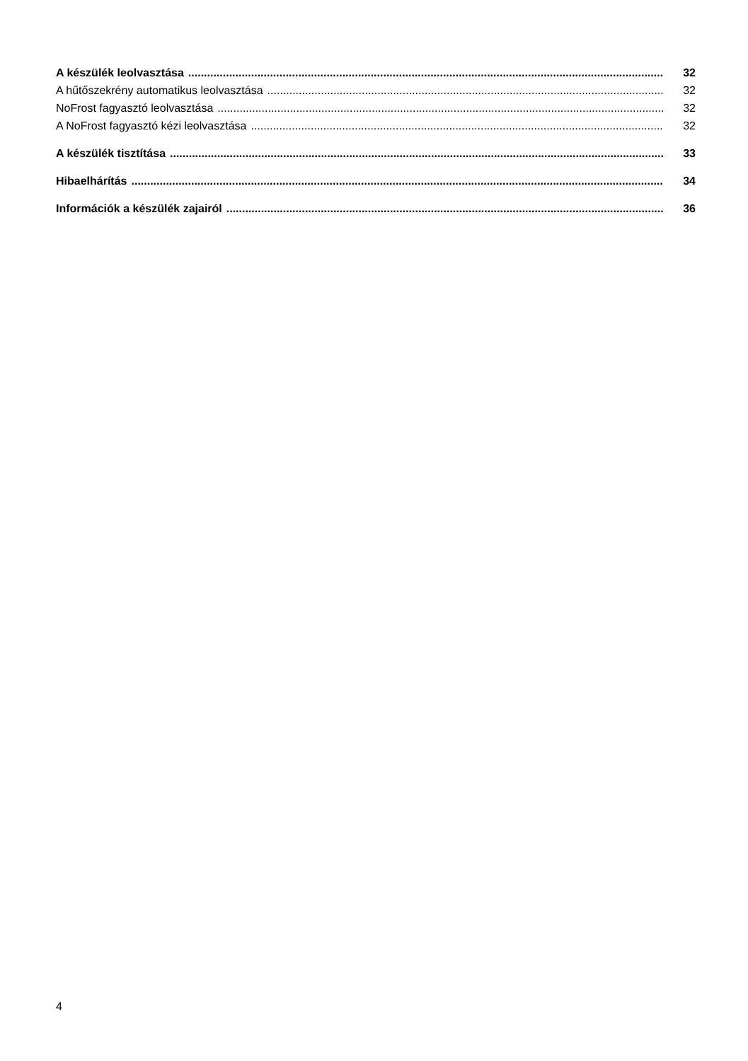A készülék leolvasztása 32
A hűtőszekrény automatikus leolvasztása 32
NoFrost fagyasztó leolvasztása 32
A NoFrost fagyasztó kézi leolvasztása 32
A készülék tisztítása 33
Hibaelhárítás 34
Információk a készülék zajairól 36
4